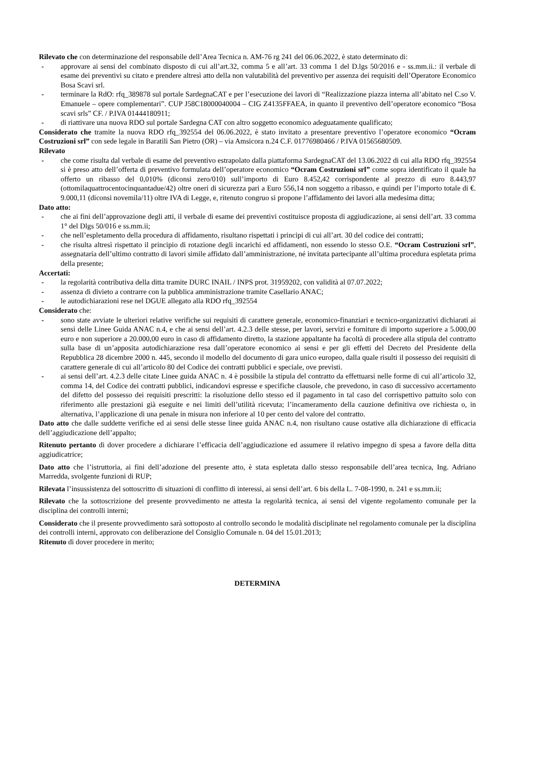Rilevato che con determinazione del responsabile dell’Area Tecnica n. AM-76 rg 241 del 06.06.2022, è stato determinato di:
- approvare ai sensi del combinato disposto di cui all’art.32, comma 5 e all’art. 33 comma 1 del D.lgs 50/2016 e - ss.mm.ii.: il verbale di esame dei preventivi su citato e prendere altresì atto della non valutabilità del preventivo per assenza dei requisiti dell’Operatore Economico Bosa Scavi srl.
- terminare la RdO: rfq_389878 sul portale SardegnaCAT e per l’esecuzione dei lavori di “Realizzazione piazza interna all’abitato nel C.so V. Emanuele – opere complementari”. CUP J58C18000040004 – CIG Z4135FFAEA, in quanto il preventivo dell’operatore economico “Bosa scavi srls” CF. / P.IVA 01444180911;
- di riattivare una nuova RDO sul portale Sardegna CAT con altro soggetto economico adeguatamente qualificato;
Considerato che tramite la nuova RDO rfq_392554 del 06.06.2022, è stato invitato a presentare preventivo l’operatore economico “Ocram Costruzioni srl” con sede legale in Baratili San Pietro (OR) – via Amsicora n.24 C.F. 01776980466 / P.IVA 01565680509.
Rilevato
- che come risulta dal verbale di esame del preventivo estrapolato dalla piattaforma SardegnaCAT del 13.06.2022 di cui alla RDO rfq_392554 si è preso atto dell’offerta di preventivo formulata dell’operatore economico “Ocram Costruzioni srl” come sopra identificato il quale ha offerto un ribasso del 0,010% (diconsi zero/010) sull’importo di Euro 8.452,42 corrispondente al prezzo di euro 8.443,97 (ottomilaquattrocentocinquantadue/42) oltre oneri di sicurezza pari a Euro 556,14 non soggetto a ribasso, e quindi per l’importo totale di €. 9.000,11 (diconsi novemila/11) oltre IVA di Legge, e, ritenuto congruo si propone l’affidamento dei lavori alla medesima ditta;
Dato atto:
- che ai fini dell’approvazione degli atti, il verbale di esame dei preventivi costituisce proposta di aggiudicazione, ai sensi dell’art. 33 comma 1° del Dlgs 50/016 e ss.mm.ii;
- che nell’espletamento della procedura di affidamento, risultano rispettati i principi di cui all’art. 30 del codice dei contratti;
- che risulta altresì rispettato il principio di rotazione degli incarichi ed affidamenti, non essendo lo stesso O.E. “Ocram Costruzioni srl”, assegnataria dell’ultimo contratto di lavori simile affidato dall’amministrazione, né invitata partecipante all’ultima procedura espletata prima della presente;
Accertati:
- la regolarità contributiva della ditta tramite DURC INAIL / INPS prot. 31959202, con validità al 07.07.2022;
- assenza di divieto a contrarre con la pubblica amministrazione tramite Casellario ANAC;
- le autodichiarazioni rese nel DGUE allegato alla RDO rfq_392554
Considerato che:
- sono state avviate le ulteriori relative verifiche sui requisiti di carattere generale, economico-finanziari e tecnico-organizzativi dichiarati ai sensi delle Linee Guida ANAC n.4, e che ai sensi dell’art. 4.2.3 delle stesse, per lavori, servizi e forniture di importo superiore a 5.000,00 euro e non superiore a 20.000,00 euro in caso di affidamento diretto, la stazione appaltante ha facoltà di procedere alla stipula del contratto sulla base di un’apposita autodichiarazione resa dall’operatore economico ai sensi e per gli effetti del Decreto del Presidente della Repubblica 28 dicembre 2000 n. 445, secondo il modello del documento di gara unico europeo, dalla quale risulti il possesso dei requisiti di carattere generale di cui all’articolo 80 del Codice dei contratti pubblici e speciale, ove previsti.
- ai sensi dell’art. 4.2.3 delle citate Linee guida ANAC n. 4 è possibile la stipula del contratto da effettuarsi nelle forme di cui all’articolo 32, comma 14, del Codice dei contratti pubblici, indicandovi espresse e specifiche clausole, che prevedono, in caso di successivo accertamento del difetto del possesso dei requisiti prescritti: la risoluzione dello stesso ed il pagamento in tal caso del corrispettivo pattuito solo con riferimento alle prestazioni già eseguite e nei limiti dell’utilità ricevuta; l’incameramento della cauzione definitiva ove richiesta o, in alternativa, l’applicazione di una penale in misura non inferiore al 10 per cento del valore del contratto.
Dato atto che dalle suddette verifiche ed ai sensi delle stesse linee guida ANAC n.4, non risultano cause ostative alla dichiarazione di efficacia dell’aggiudicazione dell’appalto;
Ritenuto pertanto di dover procedere a dichiarare l’efficacia dell’aggiudicazione ed assumere il relativo impegno di spesa a favore della ditta aggiudicatrice;
Dato atto che l’istruttoria, ai fini dell’adozione del presente atto, è stata espletata dallo stesso responsabile dell’area tecnica, Ing. Adriano Marredda, svolgente funzioni di RUP;
Rilevata l’insussistenza del sottoscritto di situazioni di conflitto di interessi, ai sensi dell’art. 6 bis della L. 7-08-1990, n. 241 e ss.mm.ii;
Rilevato che la sottoscrizione del presente provvedimento ne attesta la regolarità tecnica, ai sensi del vigente regolamento comunale per la disciplina dei controlli interni;
Considerato che il presente provvedimento sarà sottoposto al controllo secondo le modalità disciplinate nel regolamento comunale per la disciplina dei controlli interni, approvato con deliberazione del Consiglio Comunale n. 04 del 15.01.2013;
Ritenuto di dover procedere in merito;
DETERMINA